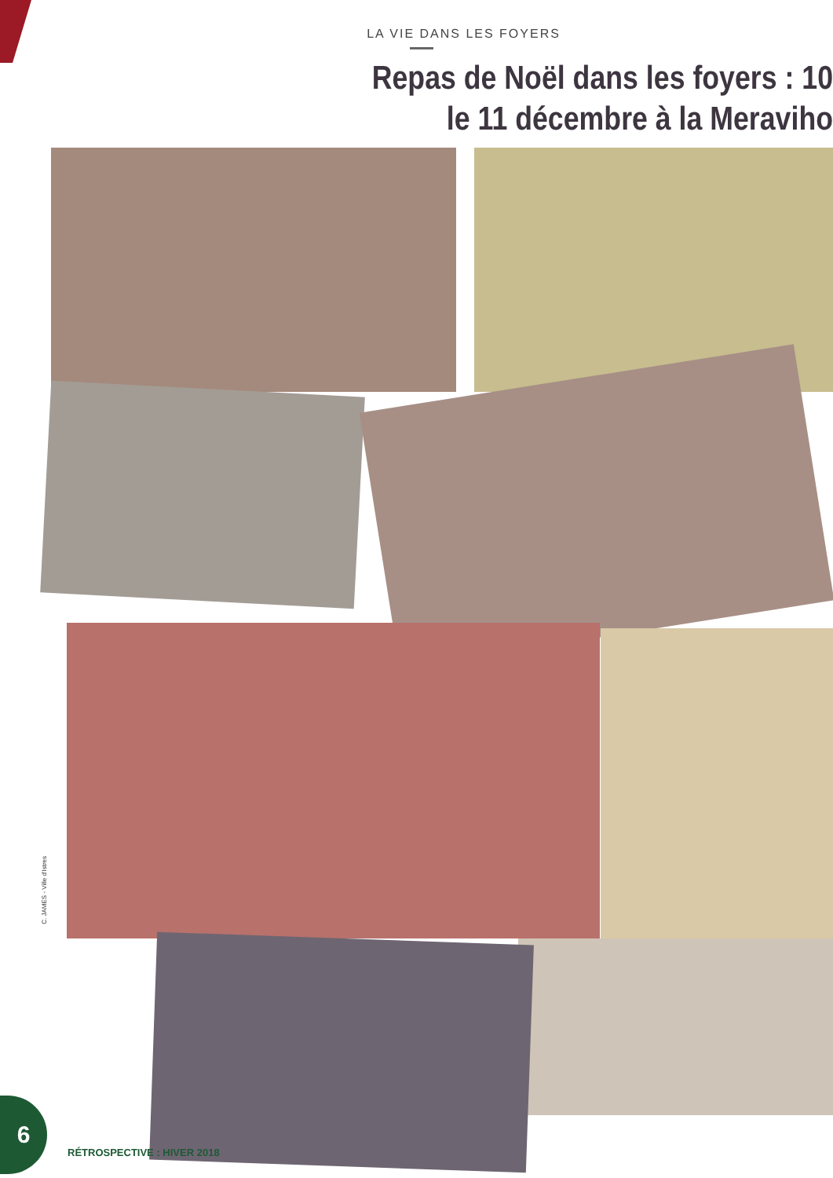LA VIE DANS LES FOYERS
Repas de Noël dans les foyers : 10
le 11 décembre à la Meraviho
C. JAMES - Ville d'Istres
6
RÉTROSPECTIVE : HIVER 2018